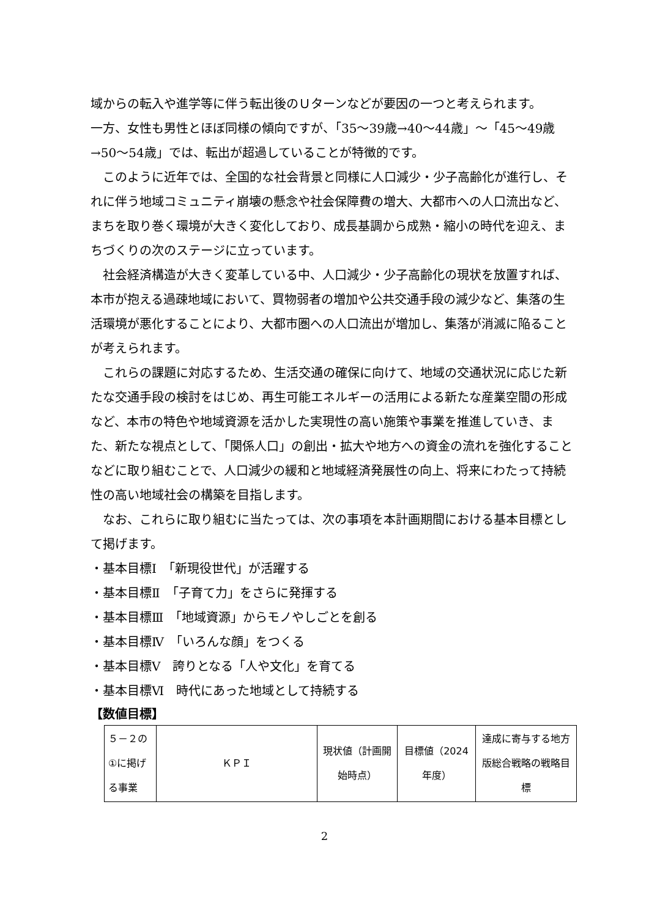域からの転入や進学等に伴う転出後のＵターンなどが要因の一つと考えられます。
一方、女性も男性とほぼ同様の傾向ですが、「35～39歳→40～44歳」～「45～49歳→50～54歳」では、転出が超過していることが特徴的です。
このように近年では、全国的な社会背景と同様に人口減少・少子高齢化が進行し、それに伴う地域コミュニティ崩壊の懸念や社会保障費の増大、大都市への人口流出など、まちを取り巻く環境が大きく変化しており、成長基調から成熟・縮小の時代を迎え、まちづくりの次のステージに立っています。
社会経済構造が大きく変革している中、人口減少・少子高齢化の現状を放置すれば、本市が抱える過疎地域において、買物弱者の増加や公共交通手段の減少など、集落の生活環境が悪化することにより、大都市圏への人口流出が増加し、集落が消滅に陥ることが考えられます。
これらの課題に対応するため、生活交通の確保に向けて、地域の交通状況に応じた新たな交通手段の検討をはじめ、再生可能エネルギーの活用による新たな産業空間の形成など、本市の特色や地域資源を活かした実現性の高い施策や事業を推進していき、また、新たな視点として、「関係人口」の創出・拡大や地方への資金の流れを強化することなどに取り組むことで、人口減少の緩和と地域経済発展性の向上、将来にわたって持続性の高い地域社会の構築を目指します。
なお、これらに取り組むに当たっては、次の事項を本計画期間における基本目標として掲げます。
・基本目標Ⅰ　「新現役世代」が活躍する
・基本目標Ⅱ　「子育て力」をさらに発揮する
・基本目標Ⅲ　「地域資源」からモノやしごとを創る
・基本目標Ⅳ　「いろんな顔」をつくる
・基本目標Ⅴ　誇りとなる「人や文化」を育てる
・基本目標Ⅵ　時代にあった地域として持続する
【数値目標】
| ５－２の①に掲げる事業 | ＫＰＩ | 現状値（計画開始時点） | 目標値（2024年度） | 達成に寄与する地方版総合戦略の戦略目標 |
2